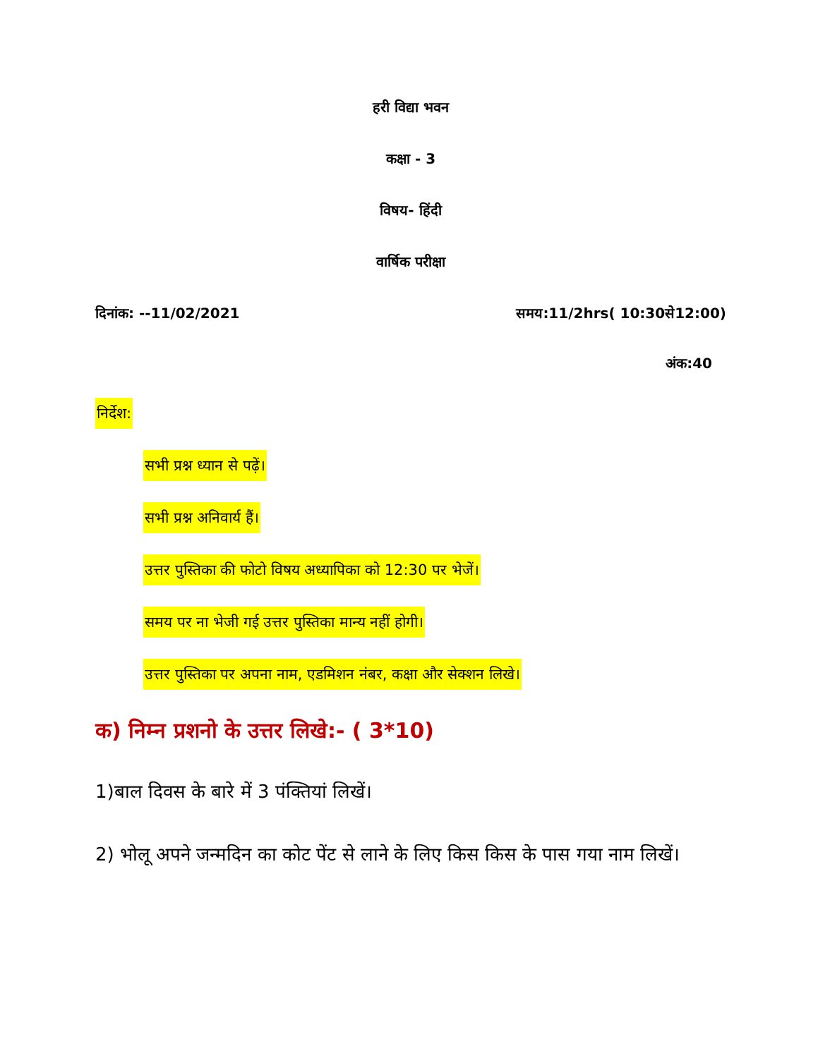हरी विद्या भवन
कक्षा - 3
विषय- हिंदी
वार्षिक परीक्षा
दिनांक: --11/02/2021 समय:11/2hrs( 10:30से12:00)
अंक:40
निर्देश:
सभी प्रश्न ध्यान से पढ़ें।
सभी प्रश्न अनिवार्य हैं।
उत्तर पुस्तिका की फोटो विषय अध्यापिका को 12:30 पर भेजें।
समय पर ना भेजी गई उत्तर पुस्तिका मान्य नहीं होगी।
उत्तर पुस्तिका पर अपना नाम, एडमिशन नंबर, कक्षा और सेक्शन लिखे।
क) निम्न प्रशनो के उत्तर लिखे:- ( 3*10)
1)बाल दिवस के बारे में 3 पंक्तियां लिखें।
2) भोलू अपने जन्मदिन का कोट पेंट से लाने के लिए किस किस के पास गया नाम लिखें।